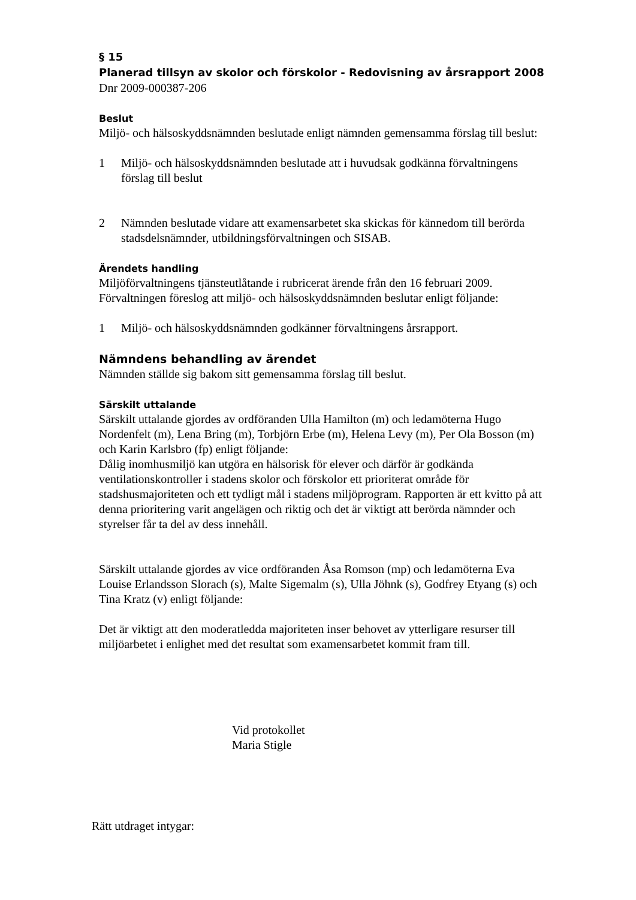§ 15
Planerad tillsyn av skolor och förskolor - Redovisning av årsrapport 2008
Dnr 2009-000387-206
Beslut
Miljö- och hälsoskyddsnämnden beslutade enligt nämnden gemensamma förslag till beslut:
1 Miljö- och hälsoskyddsnämnden beslutade att i huvudsak godkänna förvaltningens förslag till beslut
2 Nämnden beslutade vidare att examensarbetet ska skickas för kännedom till berörda stadsdelsnämnder, utbildningsförvaltningen och SISAB.
Ärendets handling
Miljöförvaltningens tjänsteutlåtande i rubricerat ärende från den 16 februari 2009. Förvaltningen föreslog att miljö- och hälsoskyddsnämnden beslutar enligt följande:
1 Miljö- och hälsoskyddsnämnden godkänner förvaltningens årsrapport.
Nämndens behandling av ärendet
Nämnden ställde sig bakom sitt gemensamma förslag till beslut.
Särskilt uttalande
Särskilt uttalande gjordes av ordföranden Ulla Hamilton (m) och ledamöterna Hugo Nordenfelt (m), Lena Bring (m), Torbjörn Erbe (m), Helena Levy (m), Per Ola Bosson (m) och Karin Karlsbro (fp) enligt följande:
Dålig inomhusmiljö kan utgöra en hälsorisk för elever och därför är godkända ventilationskontroller i stadens skolor och förskolor ett prioriterat område för stadshusmajoriteten och ett tydligt mål i stadens miljöprogram. Rapporten är ett kvitto på att denna prioritering varit angelägen och riktig och det är viktigt att berörda nämnder och styrelser får ta del av dess innehåll.
Särskilt uttalande gjordes av vice ordföranden Åsa Romson (mp) och ledamöterna Eva Louise Erlandsson Slorach (s), Malte Sigemalm (s), Ulla Jöhnk (s), Godfrey Etyang (s) och Tina Kratz (v) enligt följande:
Det är viktigt att den moderatledda majoriteten inser behovet av ytterligare resurser till miljöarbetet i enlighet med det resultat som examensarbetet kommit fram till.
Vid protokollet
Maria Stigle
Rätt utdraget intygar: